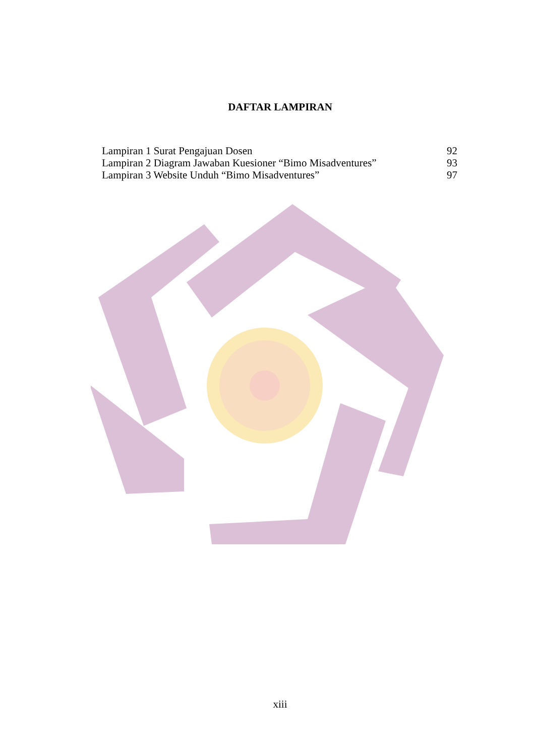DAFTAR LAMPIRAN
Lampiran 1 Surat Pengajuan Dosen 92
Lampiran 2 Diagram Jawaban Kuesioner “Bimo Misadventures” 93
Lampiran 3 Website Unduh “Bimo Misadventures” 97
xiii